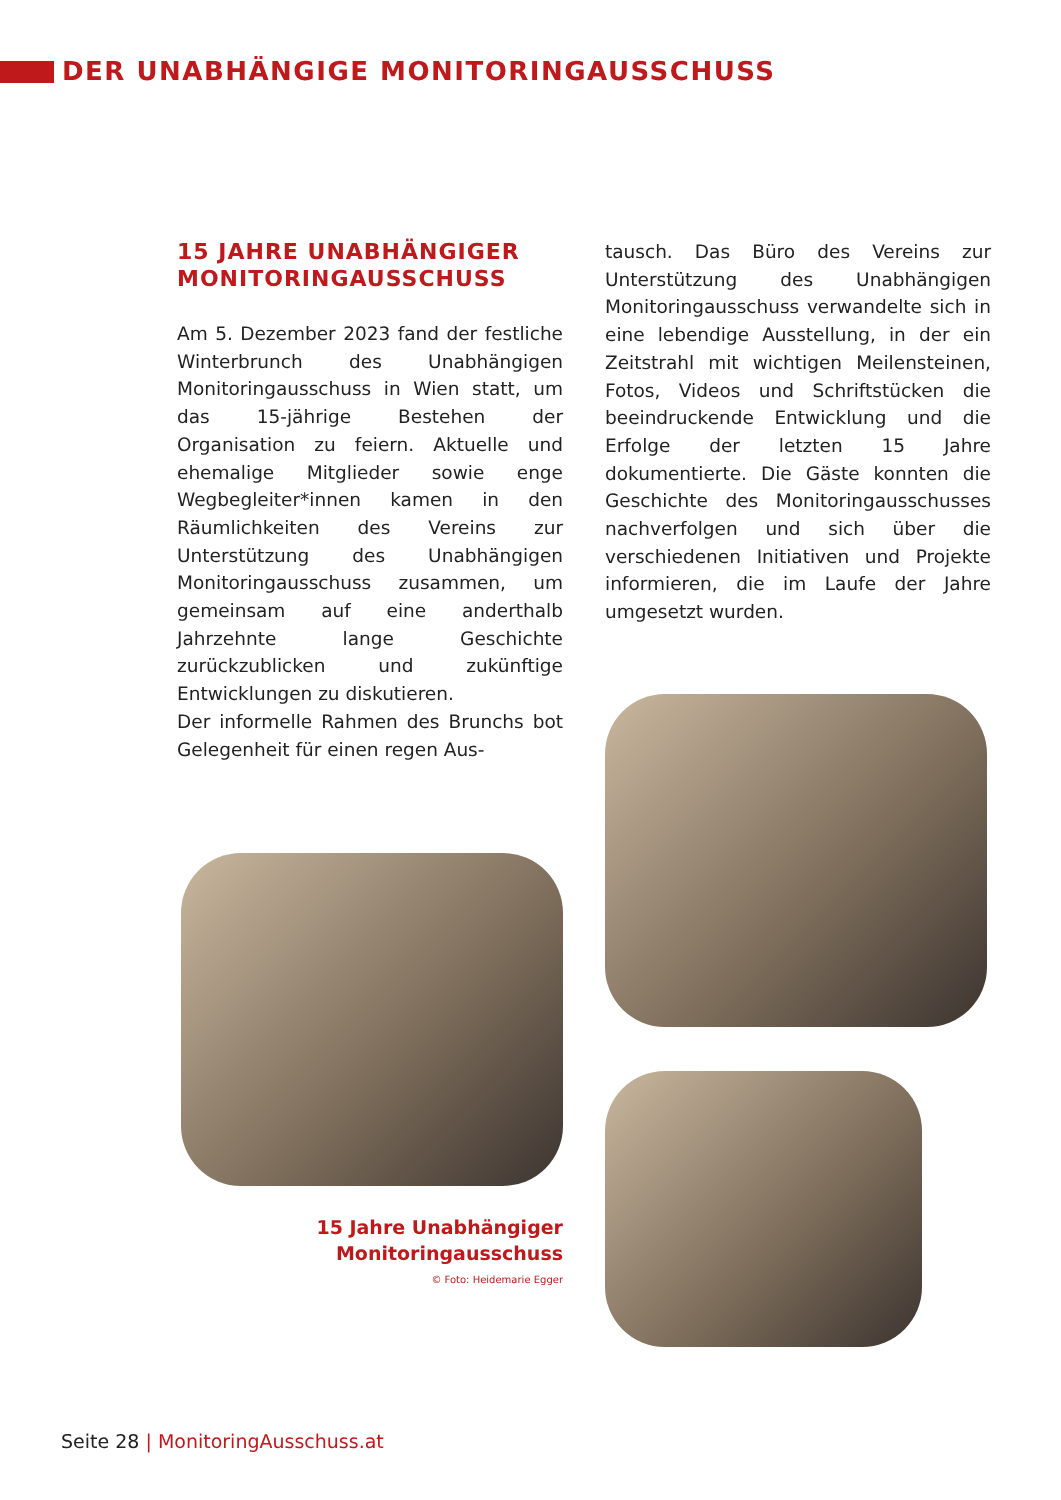DER UNABHÄNGIGE MONITORINGAUSSCHUSS
15 JAHRE UNABHÄNGIGER MONITORINGAUSSCHUSS
Am 5. Dezember 2023 fand der festliche Winterbrunch des Unabhängigen Monitoringausschuss in Wien statt, um das 15-jährige Bestehen der Organisation zu feiern. Aktuelle und ehemalige Mitglieder sowie enge Wegbegleiter*innen kamen in den Räumlichkeiten des Vereins zur Unterstützung des Unabhängigen Monitoringausschuss zusammen, um gemeinsam auf eine anderthalb Jahrzehnte lange Geschichte zurückzublicken und zukünftige Entwicklungen zu diskutieren.
Der informelle Rahmen des Brunchs bot Gelegenheit für einen regen Aus-
15 Jahre Unabhängiger
Monitoringausschuss
© Foto: Heidemarie Egger
tausch. Das Büro des Vereins zur Unterstützung des Unabhängigen Monitoringausschuss verwandelte sich in eine lebendige Ausstellung, in der ein Zeitstrahl mit wichtigen Meilensteinen, Fotos, Videos und Schriftstücken die beeindruckende Entwicklung und die Erfolge der letzten 15 Jahre dokumentierte. Die Gäste konnten die Geschichte des Monitoringausschusses nachverfolgen und sich über die verschiedenen Initiativen und Projekte informieren, die im Laufe der Jahre umgesetzt wurden.
Seite 28 | MonitoringAusschuss.at